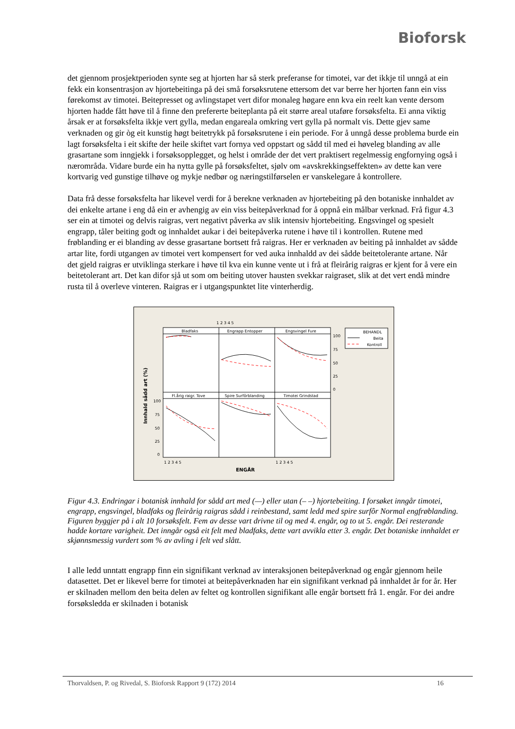Bioforsk
det gjennom prosjektperioden synte seg at hjorten har så sterk preferanse for timotei, var det ikkje til unngå at ein fekk ein konsentrasjon av hjortebeitinga på dei små forsøksrutene ettersom det var berre her hjorten fann ein viss førekomst av timotei. Beitepresset og avlingstapet vert difor monaleg høgare enn kva ein reelt kan vente dersom hjorten hadde fått høve til å finne den prefererte beiteplanta på eit større areal utaføre forsøksfelta. Ei anna viktig årsak er at forsøksfelta ikkje vert gylla, medan engareala omkring vert gylla på normalt vis. Dette gjev same verknaden og gir òg eit kunstig høgt beitetrykk på forsøksrutene i ein periode. For å unngå desse problema burde ein lagt forsøksfelta i eit skifte der heile skiftet vart fornya ved oppstart og sådd til med ei høveleg blanding av alle grasartane som inngjekk i forsøksopplegget, og helst i område der det vert praktisert regelmessig engfornying også i nærområda. Vidare burde ein ha nytta gylle på forsøksfeltet, sjølv om «avskrekkingseffekten» av dette kan vere kortvarig ved gunstige tilhøve og mykje nedbør og næringstilførselen er vanskelegare å kontrollere.
Data frå desse forsøksfelta har likevel verdi for å berekne verknaden av hjortebeiting på den botaniske innhaldet av dei enkelte artane i eng då ein er avhengig av ein viss beitepåverknad for å oppnå ein målbar verknad. Frå figur 4.3 ser ein at timotei og delvis raigras, vert negativt påverka av slik intensiv hjortebeiting. Engsvingel og spesielt engrapp, tåler beiting godt og innhaldet aukar i dei beitepåverka rutene i høve til i kontrollen. Rutene med frøblanding er ei blanding av desse grasartane bortsett frå raigras. Her er verknaden av beiting på innhaldet av sådde artar lite, fordi utgangen av timotei vert kompensert for ved auka innhaldd av dei sådde beitetolerante artane. Når det gjeld raigras er utviklinga sterkare i høve til kva ein kunne vente ut i frå at fleirårig raigras er kjent for å vere ein beitetolerant art. Det kan difor sjå ut som om beiting utover hausten svekkar raigraset, slik at det vert endå mindre rusta til å overleve vinteren. Raigras er i utgangspunktet lite vinterherdig.
Bladfaks
Engrapp Entopper
Engsvingel Fure
Fl.årig raigr. Tove
Spire Surfôrblanding
Timotei Grindstad
1 2 3 4 5
100
75
50
25
0
100
75
50
25
0
1 2 3 4 5
1 2 3 4 5
ENGÅR
Innhald sådd art (%)
BEHANDL
Beita
Kontroll
Figur 4.3. Endringar i botanisk innhald for sådd art med (—) eller utan (– –) hjortebeiting. I forsøket inngår timotei, engrapp, engsvingel, bladfaks og fleirårig raigras sådd i reinbestand, samt ledd med spire surfôr Normal engfrøblanding. Figuren byggjer på i alt 10 forsøksfelt. Fem av desse vart drivne til og med 4. engår, og to ut 5. engår. Dei resterande hadde kortare varigheit. Det inngår også eit felt med bladfaks, dette vart avvikla etter 3. engår. Det botaniske innhaldet er skjønnsmessig vurdert som % av avling i felt ved slått.
I alle ledd unntatt engrapp finn ein signifikant verknad av interaksjonen beitepåverknad og engår gjennom heile datasettet. Det er likevel berre for timotei at beitepåverknaden har ein signifikant verknad på innhaldet år for år. Her er skilnaden mellom den beita delen av feltet og kontrollen signifikant alle engår bortsett frå 1. engår. For dei andre forsøksledda er skilnaden i botanisk
Thorvaldsen, P. og Rivedal, S. Bioforsk Rapport 9 (172) 2014 16